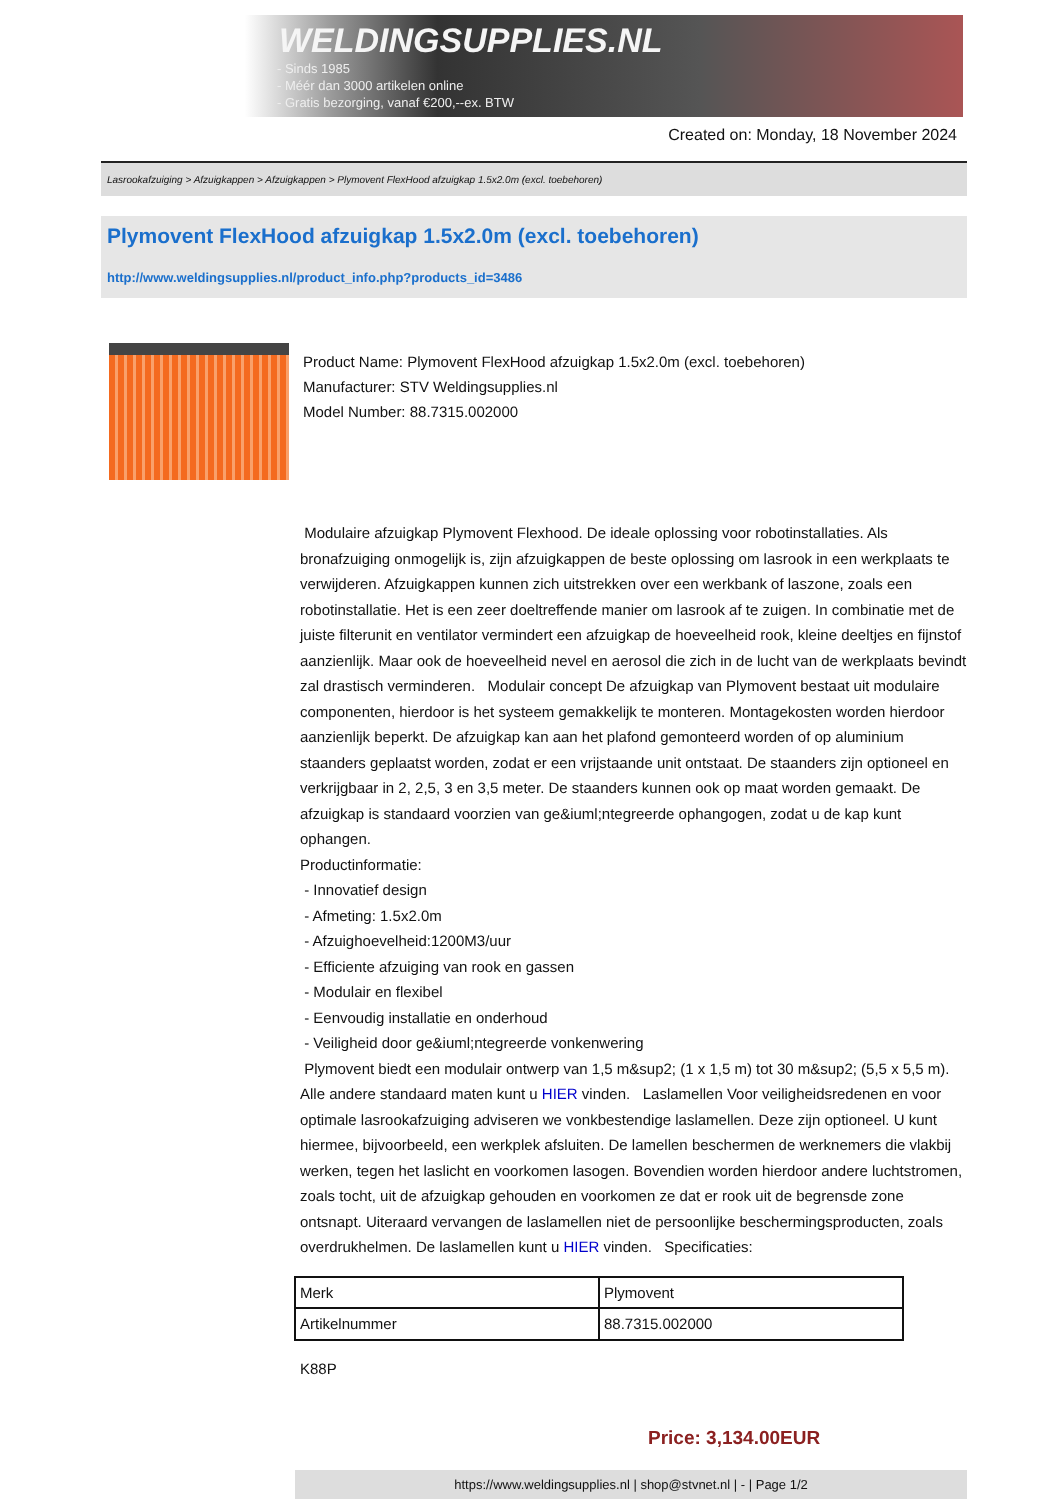WELDINGSUPPLIES.NL
- Sinds 1985
- Méér dan 3000 artikelen online
- Gratis bezorging, vanaf €200,--ex. BTW
Created on: Monday, 18 November 2024
Lasrookafzuiging > Afzuigkappen > Afzuigkappen > Plymovent FlexHood afzuigkap 1.5x2.0m (excl. toebehoren)
Plymovent FlexHood afzuigkap 1.5x2.0m (excl. toebehoren)
http://www.weldingsupplies.nl/product_info.php?products_id=3486
Product Name: Plymovent FlexHood afzuigkap 1.5x2.0m (excl. toebehoren)
Manufacturer: STV Weldingsupplies.nl
Model Number: 88.7315.002000
Modulaire afzuigkap Plymovent Flexhood. De ideale oplossing voor robotinstallaties. Als bronafzuiging onmogelijk is, zijn afzuigkappen de beste oplossing om lasrook in een werkplaats te verwijderen. Afzuigkappen kunnen zich uitstrekken over een werkbank of laszone, zoals een robotinstallatie. Het is een zeer doeltreffende manier om lasrook af te zuigen. In combinatie met de juiste filterunit en ventilator vermindert een afzuigkap de hoeveelheid rook, kleine deeltjes en fijnstof aanzienlijk. Maar ook de hoeveelheid nevel en aerosol die zich in de lucht van de werkplaats bevindt zal drastisch verminderen. Modulair concept De afzuigkap van Plymovent bestaat uit modulaire componenten, hierdoor is het systeem gemakkelijk te monteren. Montagekosten worden hierdoor aanzienlijk beperkt. De afzuigkap kan aan het plafond gemonteerd worden of op aluminium staanders geplaatst worden, zodat er een vrijstaande unit ontstaat. De staanders zijn optioneel en verkrijgbaar in 2, 2,5, 3 en 3,5 meter. De staanders kunnen ook op maat worden gemaakt. De afzuigkap is standaard voorzien van ge&iuml;ntegreerde ophangogen, zodat u de kap kunt ophangen.
Productinformatie:
- Innovatief design
- Afmeting: 1.5x2.0m
- Afzuighoevelheid:1200M3/uur
- Efficiente afzuiging van rook en gassen
- Modulair en flexibel
- Eenvoudig installatie en onderhoud
- Veiligheid door ge&iuml;ntegreerde vonkenwering
Plymovent biedt een modulair ontwerp van 1,5 m&sup2; (1 x 1,5 m) tot 30 m&sup2; (5,5 x 5,5 m). Alle andere standaard maten kunt u HIER vinden. Laslamellen Voor veiligheidsredenen en voor optimale lasrookafzuiging adviseren we vonkbestendige laslamellen. Deze zijn optioneel. U kunt hiermee, bijvoorbeeld, een werkplek afsluiten. De lamellen beschermen de werknemers die vlakbij werken, tegen het laslicht en voorkomen lasogen. Bovendien worden hierdoor andere luchtstromen, zoals tocht, uit de afzuigkap gehouden en voorkomen ze dat er rook uit de begrensde zone ontsnapt. Uiteraard vervangen de laslamellen niet de persoonlijke beschermingsproducten, zoals overdrukhelmen. De laslamellen kunt u HIER vinden. Specificaties:
| Merk | Plymovent |
| Artikelnummer | 88.7315.002000 |
K88P
Price: 3,134.00EUR
https://www.weldingsupplies.nl | shop@stvnet.nl | - | Page 1/2